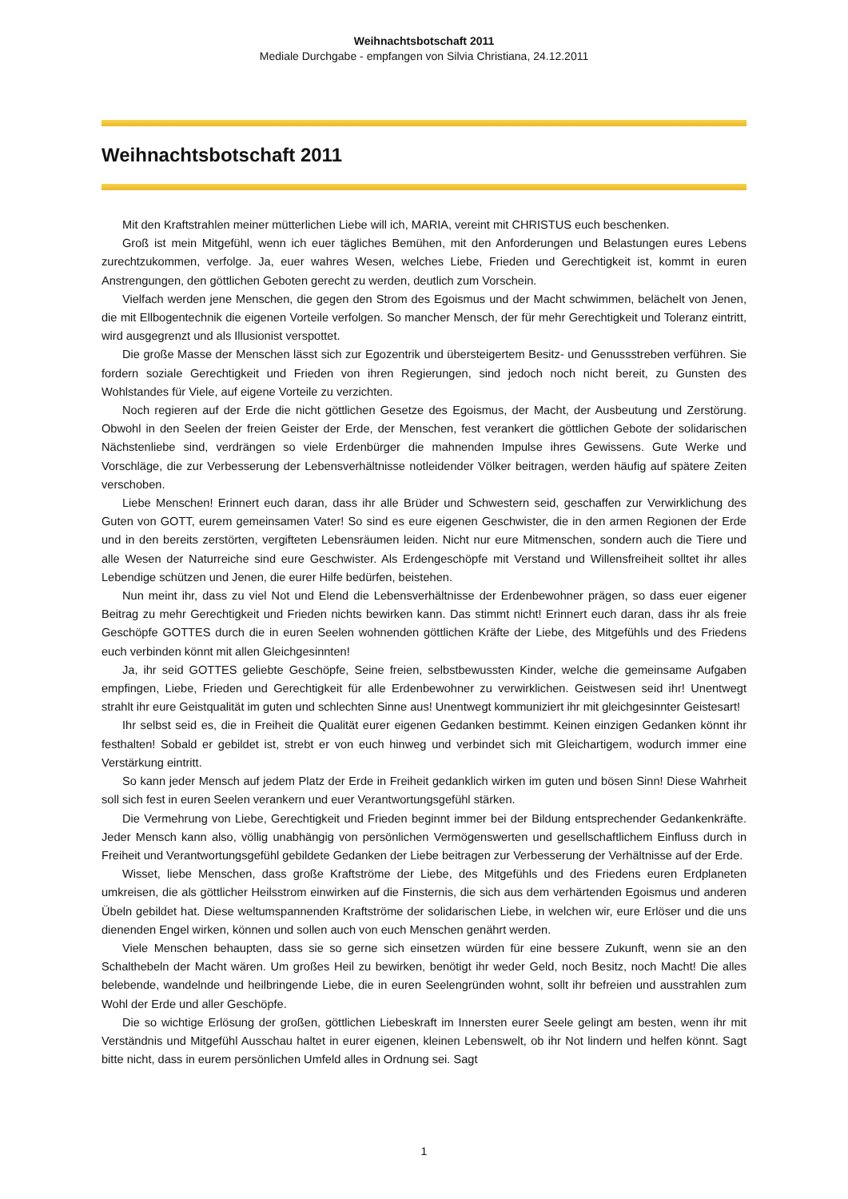Weihnachtsbotschaft 2011
Mediale Durchgabe - empfangen von Silvia Christiana, 24.12.2011
Weihnachtsbotschaft 2011
Mit den Kraftstrahlen meiner mütterlichen Liebe will ich, MARIA, vereint mit CHRISTUS euch beschenken.
Groß ist mein Mitgefühl, wenn ich euer tägliches Bemühen, mit den Anforderungen und Belastungen eures Lebens zurechtzukommen, verfolge. Ja, euer wahres Wesen, welches Liebe, Frieden und Gerechtigkeit ist, kommt in euren Anstrengungen, den göttlichen Geboten gerecht zu werden, deutlich zum Vorschein.
Vielfach werden jene Menschen, die gegen den Strom des Egoismus und der Macht schwimmen, belächelt von Jenen, die mit Ellbogentechnik die eigenen Vorteile verfolgen. So mancher Mensch, der für mehr Gerechtigkeit und Toleranz eintritt, wird ausgegrenzt und als Illusionist verspottet.
Die große Masse der Menschen lässt sich zur Egozentrik und übersteigertem Besitz- und Genussstreben verführen. Sie fordern soziale Gerechtigkeit und Frieden von ihren Regierungen, sind jedoch noch nicht bereit, zu Gunsten des Wohlstandes für Viele, auf eigene Vorteile zu verzichten.
Noch regieren auf der Erde die nicht göttlichen Gesetze des Egoismus, der Macht, der Ausbeutung und Zerstörung. Obwohl in den Seelen der freien Geister der Erde, der Menschen, fest verankert die göttlichen Gebote der solidarischen Nächstenliebe sind, verdrängen so viele Erdenbürger die mahnenden Impulse ihres Gewissens. Gute Werke und Vorschläge, die zur Verbesserung der Lebensverhältnisse notleidender Völker beitragen, werden häufig auf spätere Zeiten verschoben.
Liebe Menschen! Erinnert euch daran, dass ihr alle Brüder und Schwestern seid, geschaffen zur Verwirklichung des Guten von GOTT, eurem gemeinsamen Vater! So sind es eure eigenen Geschwister, die in den armen Regionen der Erde und in den bereits zerstörten, vergifteten Lebensräumen leiden. Nicht nur eure Mitmenschen, sondern auch die Tiere und alle Wesen der Naturreiche sind eure Geschwister. Als Erdengeschöpfe mit Verstand und Willensfreiheit solltet ihr alles Lebendige schützen und Jenen, die eurer Hilfe bedürfen, beistehen.
Nun meint ihr, dass zu viel Not und Elend die Lebensverhältnisse der Erdenbewohner prägen, so dass euer eigener Beitrag zu mehr Gerechtigkeit und Frieden nichts bewirken kann. Das stimmt nicht! Erinnert euch daran, dass ihr als freie Geschöpfe GOTTES durch die in euren Seelen wohnenden göttlichen Kräfte der Liebe, des Mitgefühls und des Friedens euch verbinden könnt mit allen Gleichgesinnten!
Ja, ihr seid GOTTES geliebte Geschöpfe, Seine freien, selbstbewussten Kinder, welche die gemeinsame Aufgaben empfingen, Liebe, Frieden und Gerechtigkeit für alle Erdenbewohner zu verwirklichen. Geistwesen seid ihr! Unentwegt strahlt ihr eure Geistqualität im guten und schlechten Sinne aus! Unentwegt kommuniziert ihr mit gleichgesinnter Geistesart!
Ihr selbst seid es, die in Freiheit die Qualität eurer eigenen Gedanken bestimmt. Keinen einzigen Gedanken könnt ihr festhalten! Sobald er gebildet ist, strebt er von euch hinweg und verbindet sich mit Gleichartigem, wodurch immer eine Verstärkung eintritt.
So kann jeder Mensch auf jedem Platz der Erde in Freiheit gedanklich wirken im guten und bösen Sinn! Diese Wahrheit soll sich fest in euren Seelen verankern und euer Verantwortungsgefühl stärken.
Die Vermehrung von Liebe, Gerechtigkeit und Frieden beginnt immer bei der Bildung entsprechender Gedankenkräfte. Jeder Mensch kann also, völlig unabhängig von persönlichen Vermögenswerten und gesellschaftlichem Einfluss durch in Freiheit und Verantwortungsgefühl gebildete Gedanken der Liebe beitragen zur Verbesserung der Verhältnisse auf der Erde.
Wisset, liebe Menschen, dass große Kraftströme der Liebe, des Mitgefühls und des Friedens euren Erdplaneten umkreisen, die als göttlicher Heilsstrom einwirken auf die Finsternis, die sich aus dem verhärtenden Egoismus und anderen Übeln gebildet hat. Diese weltumspannenden Kraftströme der solidarischen Liebe, in welchen wir, eure Erlöser und die uns dienenden Engel wirken, können und sollen auch von euch Menschen genährt werden.
Viele Menschen behaupten, dass sie so gerne sich einsetzen würden für eine bessere Zukunft, wenn sie an den Schalthebeln der Macht wären. Um großes Heil zu bewirken, benötigt ihr weder Geld, noch Besitz, noch Macht! Die alles belebende, wandelnde und heilbringende Liebe, die in euren Seelengründen wohnt, sollt ihr befreien und ausstrahlen zum Wohl der Erde und aller Geschöpfe.
Die so wichtige Erlösung der großen, göttlichen Liebeskraft im Innersten eurer Seele gelingt am besten, wenn ihr mit Verständnis und Mitgefühl Ausschau haltet in eurer eigenen, kleinen Lebenswelt, ob ihr Not lindern und helfen könnt. Sagt bitte nicht, dass in eurem persönlichen Umfeld alles in Ordnung sei. Sagt
1